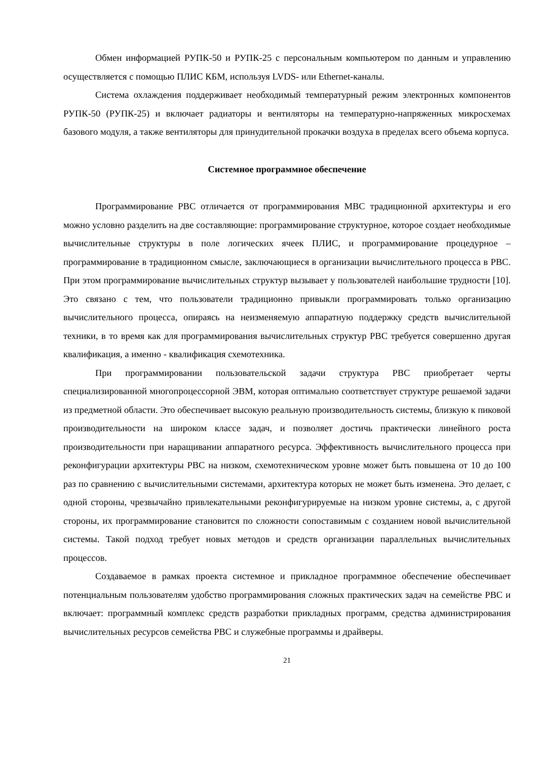Обмен информацией РУПК-50 и РУПК-25 с персональным компьютером по данным и управлению осуществляется с помощью ПЛИС КБМ, используя LVDS- или Ethernet-каналы.
Система охлаждения поддерживает необходимый температурный режим электронных компонентов РУПК-50 (РУПК-25) и включает радиаторы и вентиляторы на температурно-напряженных микросхемах базового модуля, а также вентиляторы для принудительной прокачки воздуха в пределах всего объема корпуса.
Системное программное обеспечение
Программирование РВС отличается от программирования МВС традиционной архитектуры и его можно условно разделить на две составляющие: программирование структурное, которое создает необходимые вычислительные структуры в поле логических ячеек ПЛИС, и программирование процедурное – программирование в традиционном смысле, заключающиеся в организации вычислительного процесса в РВС. При этом программирование вычислительных структур вызывает у пользователей наибольшие трудности [10]. Это связано с тем, что пользователи традиционно привыкли программировать только организацию вычислительного процесса, опираясь на неизменяемую аппаратную поддержку средств вычислительной техники, в то время как для программирования вычислительных структур РВС требуется совершенно другая квалификация, а именно - квалификация схемотехника.
При программировании пользовательской задачи структура РВС приобретает черты специализированной многопроцессорной ЭВМ, которая оптимально соответствует структуре решаемой задачи из предметной области. Это обеспечивает высокую реальную производительность системы, близкую к пиковой производительности на широком классе задач, и позволяет достичь практически линейного роста производительности при наращивании аппаратного ресурса. Эффективность вычислительного процесса при реконфигурации архитектуры РВС на низком, схемотехническом уровне может быть повышена от 10 до 100 раз по сравнению с вычислительными системами, архитектура которых не может быть изменена. Это делает, с одной стороны, чрезвычайно привлекательными реконфигурируемые на низком уровне системы, а, с другой стороны, их программирование становится по сложности сопоставимым с созданием новой вычислительной системы. Такой подход требует новых методов и средств организации параллельных вычислительных процессов.
Создаваемое в рамках проекта системное и прикладное программное обеспечение обеспечивает потенциальным пользователям удобство программирования сложных практических задач на семействе РВС и включает: программный комплекс средств разработки прикладных программ, средства администрирования вычислительных ресурсов семейства РВС и служебные программы и драйверы.
21